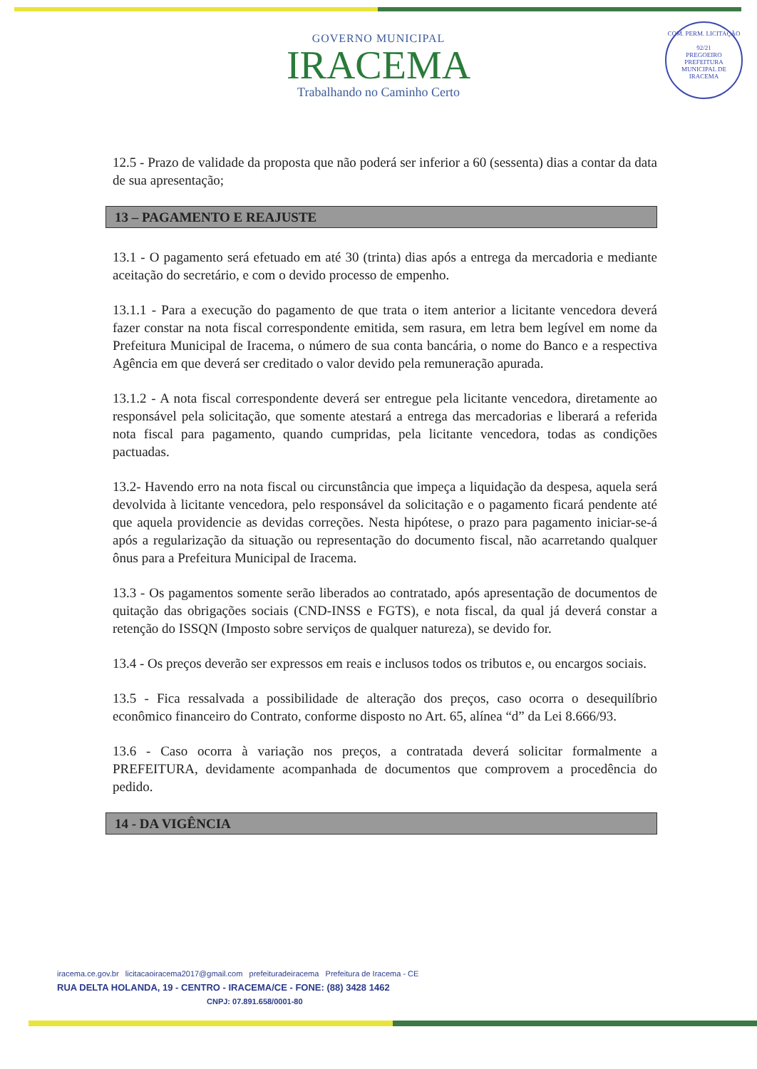GOVERNO MUNICIPAL
IRACEMA
Trabalhando no Caminho Certo
COM. PERM. LICITAÇÃO
92/21
PREGOEIRO
PREFEITURA MUNICIPAL DE IRACEMA
12.5 - Prazo de validade da proposta que não poderá ser inferior a 60 (sessenta) dias a contar da data de sua apresentação;
13 – PAGAMENTO E REAJUSTE
13.1 - O pagamento será efetuado em até 30 (trinta) dias após a entrega da mercadoria e mediante aceitação do secretário, e com o devido processo de empenho.
13.1.1 - Para a execução do pagamento de que trata o item anterior a licitante vencedora deverá fazer constar na nota fiscal correspondente emitida, sem rasura, em letra bem legível em nome da Prefeitura Municipal de Iracema, o número de sua conta bancária, o nome do Banco e a respectiva Agência em que deverá ser creditado o valor devido pela remuneração apurada.
13.1.2 - A nota fiscal correspondente deverá ser entregue pela licitante vencedora, diretamente ao responsável pela solicitação, que somente atestará a entrega das mercadorias e liberará a referida nota fiscal para pagamento, quando cumpridas, pela licitante vencedora, todas as condições pactuadas.
13.2- Havendo erro na nota fiscal ou circunstância que impeça a liquidação da despesa, aquela será devolvida à licitante vencedora, pelo responsável da solicitação e o pagamento ficará pendente até que aquela providencie as devidas correções. Nesta hipótese, o prazo para pagamento iniciar-se-á após a regularização da situação ou representação do documento fiscal, não acarretando qualquer ônus para a Prefeitura Municipal de Iracema.
13.3 - Os pagamentos somente serão liberados ao contratado, após apresentação de documentos de quitação das obrigações sociais (CND-INSS e FGTS), e nota fiscal, da qual já deverá constar a retenção do ISSQN (Imposto sobre serviços de qualquer natureza), se devido for.
13.4 - Os preços deverão ser expressos em reais e inclusos todos os tributos e, ou encargos sociais.
13.5 - Fica ressalvada a possibilidade de alteração dos preços, caso ocorra o desequilíbrio econômico financeiro do Contrato, conforme disposto no Art. 65, alínea “d” da Lei 8.666/93.
13.6 - Caso ocorra à variação nos preços, a contratada deverá solicitar formalmente a PREFEITURA, devidamente acompanhada de documentos que comprovem a procedência do pedido.
14 - DA VIGÊNCIA
iracema.ce.gov.br licitacaoiracema2017@gmail.com prefeituradeiracema Prefeitura de Iracema - CE
RUA DELTA HOLANDA, 19 - CENTRO - IRACEMA/CE - FONE: (88) 3428 1462
CNPJ: 07.891.658/0001-80